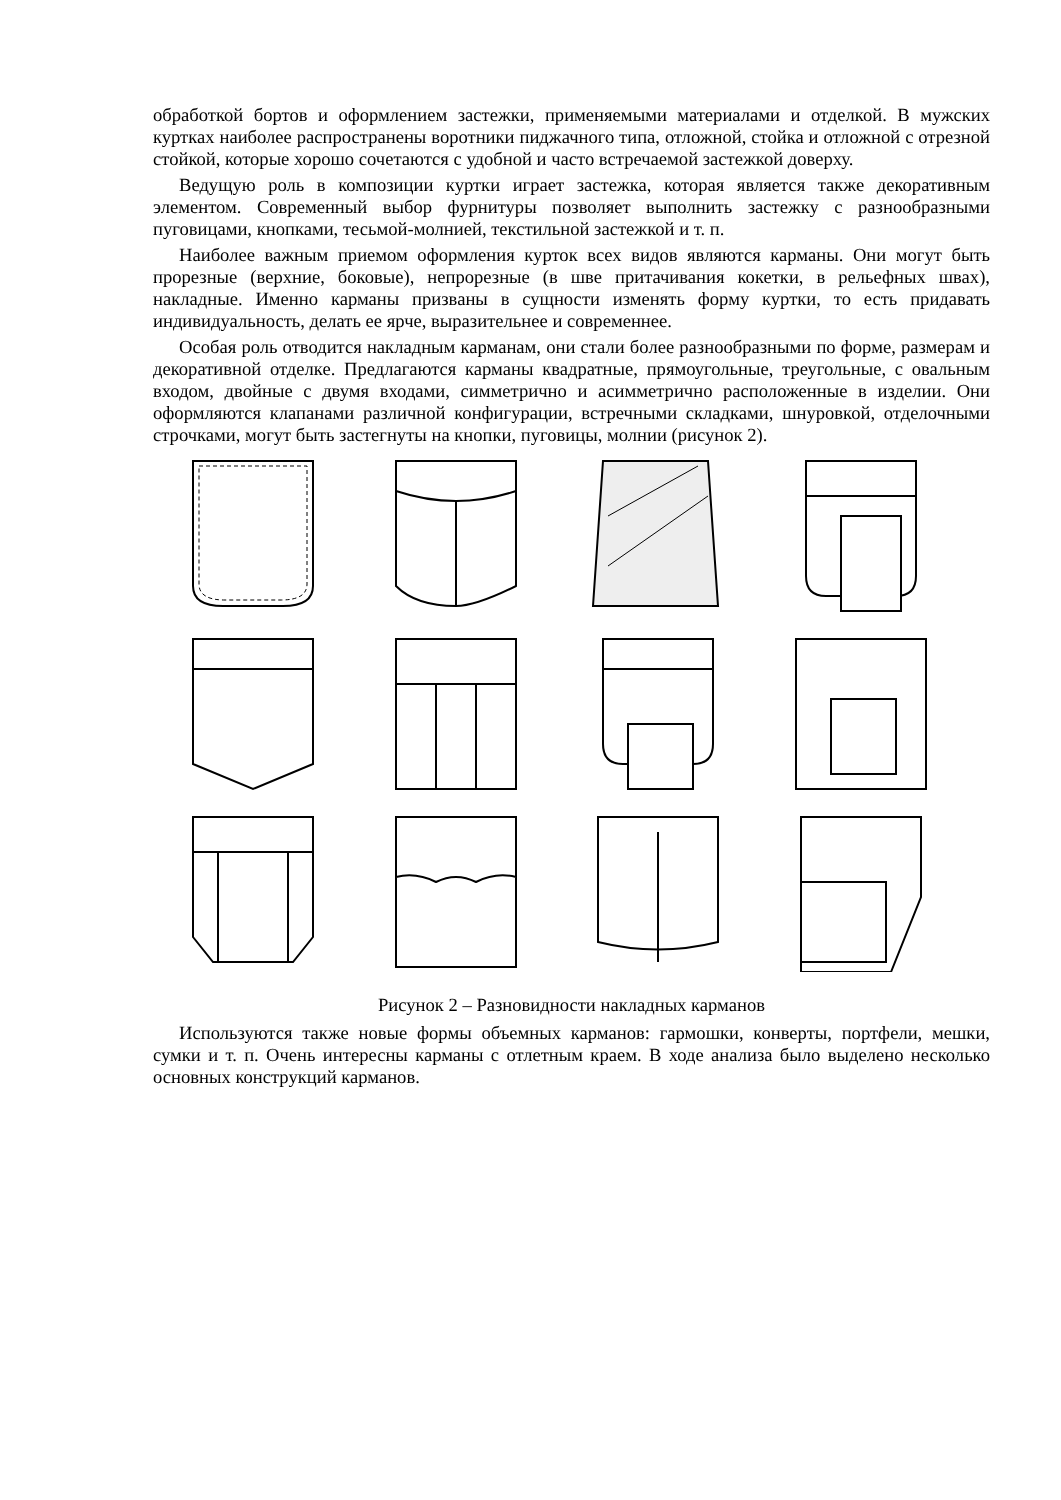обработкой бортов и оформлением застежки, применяемыми материалами и отделкой. В мужских куртках наиболее распространены воротники пиджачного типа, отложной, стойка и отложной с отрезной стойкой, которые хорошо сочетаются с удобной и часто встречаемой застежкой доверху.
Ведущую роль в композиции куртки играет застежка, которая является также декоративным элементом. Современный выбор фурнитуры позволяет выполнить застежку с разнообразными пуговицами, кнопками, тесьмой-молнией, текстильной застежкой и т. п.
Наиболее важным приемом оформления курток всех видов являются карманы. Они могут быть прорезные (верхние, боковые), непрорезные (в шве притачивания кокетки, в рельефных швах), накладные. Именно карманы призваны в сущности изменять форму куртки, то есть придавать индивидуальность, делать ее ярче, выразительнее и современнее.
Особая роль отводится накладным карманам, они стали более разнообразными по форме, размерам и декоративной отделке. Предлагаются карманы квадратные, прямоугольные, треугольные, с овальным входом, двойные с двумя входами, симметрично и асимметрично расположенные в изделии. Они оформляются клапанами различной конфигурации, встречными складками, шнуровкой, отделочными строчками, могут быть застегнуты на кнопки, пуговицы, молнии (рисунок 2).
Рисунок 2 – Разновидности накладных карманов
Используются также новые формы объемных карманов: гармошки, конверты, портфели, мешки, сумки и т. п. Очень интересны карманы с отлетным краем. В ходе анализа было выделено несколько основных конструкций карманов.